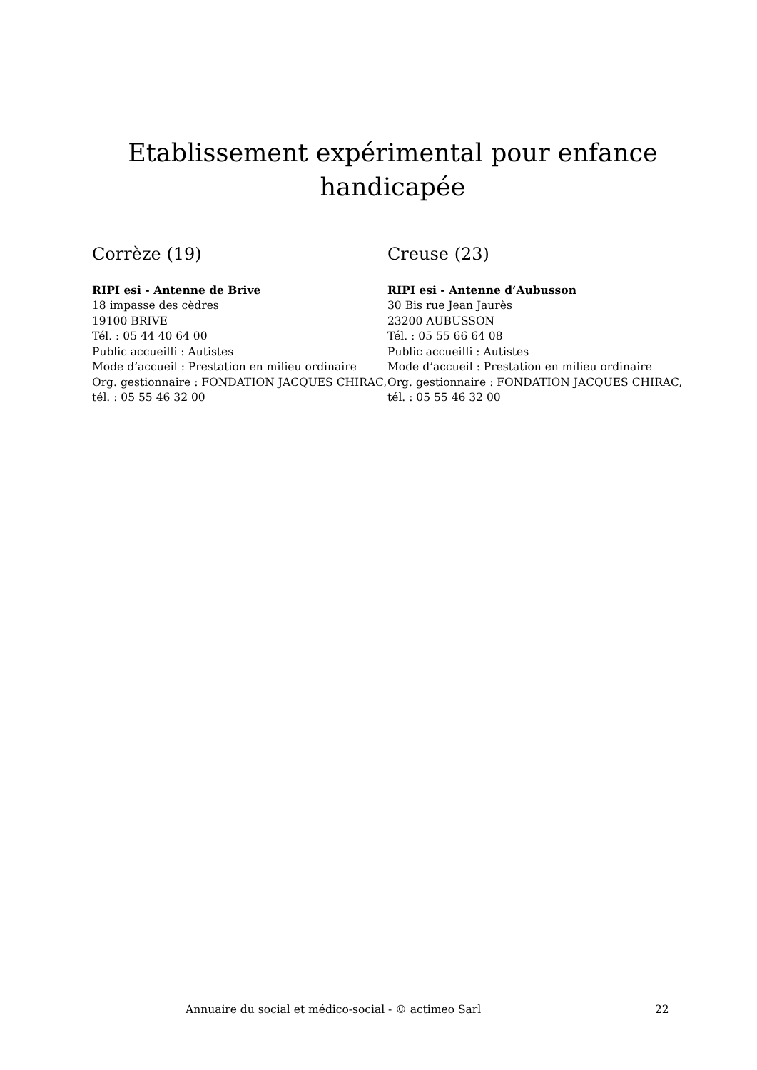Etablissement expérimental pour enfance handicapée
Corrèze (19)
RIPI esi - Antenne de Brive
18 impasse des cèdres
19100 BRIVE
Tél. : 05 44 40 64 00
Public accueilli : Autistes
Mode d’accueil : Prestation en milieu ordinaire
Org. gestionnaire : FONDATION JACQUES CHIRAC, tél. : 05 55 46 32 00
Creuse (23)
RIPI esi - Antenne d’Aubusson
30 Bis rue Jean Jaurès
23200 AUBUSSON
Tél. : 05 55 66 64 08
Public accueilli : Autistes
Mode d’accueil : Prestation en milieu ordinaire
Org. gestionnaire : FONDATION JACQUES CHIRAC, tél. : 05 55 46 32 00
Annuaire du social et médico-social - © actimeo Sarl 22